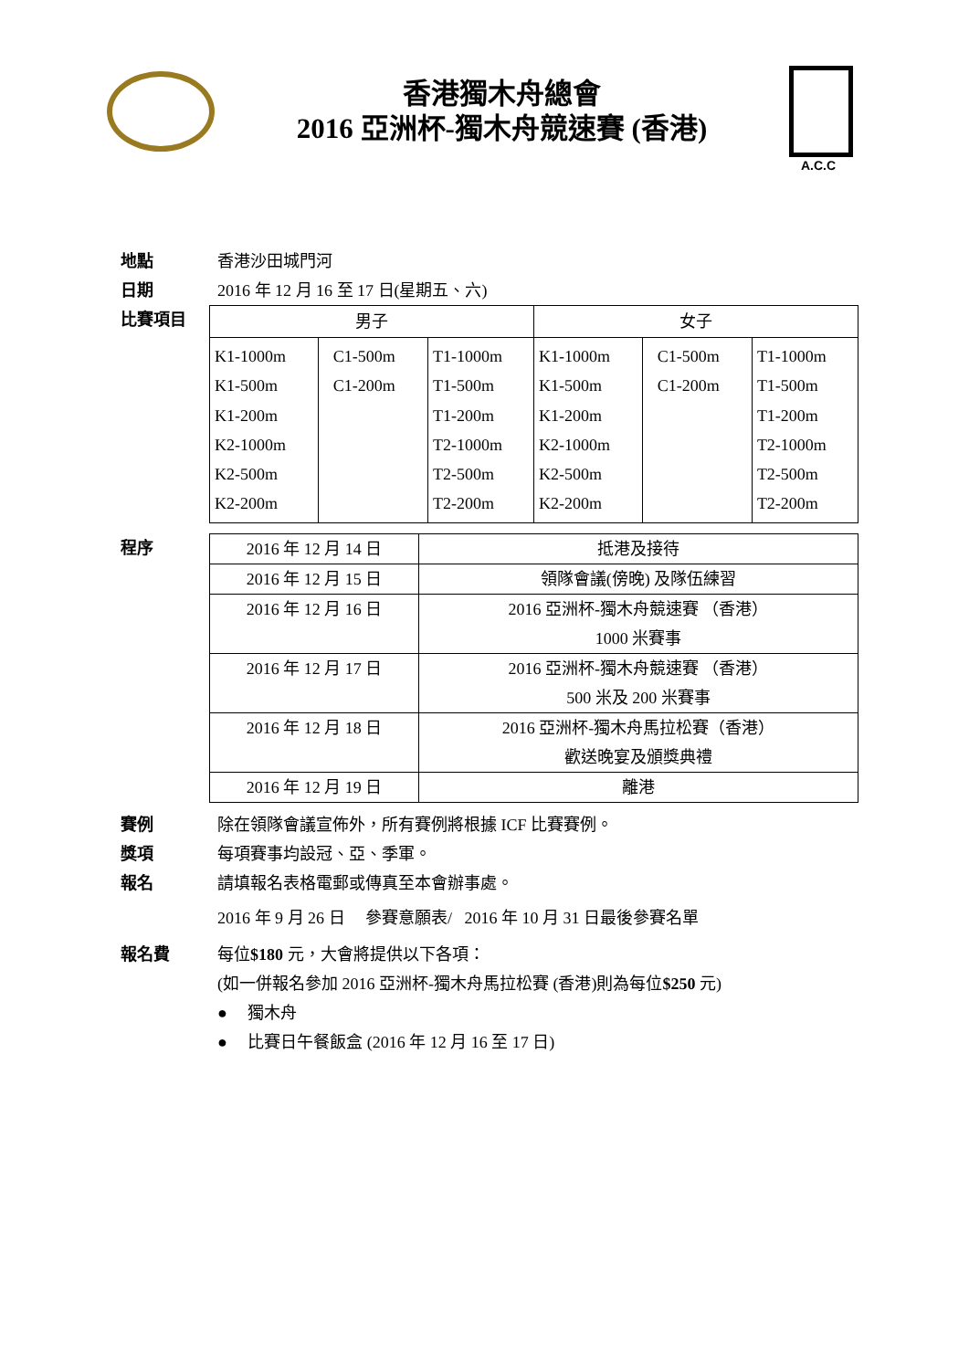香港獨木舟總會
2016 亞洲杯-獨木舟競速賽 (香港)
A.C.C
地點 香港沙田城門河
日期 2016 年 12 月 16 至 17 日(星期五、六)
比賽項目
| 男子 | | | 女子 | | |
| --- | --- | --- | --- | --- | --- |
| K1-1000m K1-500m K1-200m K2-1000m K2-500m K2-200m | C1-500m C1-200m | T1-1000m T1-500m T1-200m T2-1000m T2-500m T2-200m | K1-1000m K1-500m K1-200m K2-1000m K2-500m K2-200m | C1-500m C1-200m | T1-1000m T1-500m T1-200m T2-1000m T2-500m T2-200m |
程序
| 2016 年 12 月 14 日 | 抵港及接待 |
| 2016 年 12 月 15 日 | 領隊會議(傍晚) 及隊伍練習 |
| 2016 年 12 月 16 日 | 2016 亞洲杯-獨木舟競速賽 （香港） 1000 米賽事 |
| 2016 年 12 月 17 日 | 2016 亞洲杯-獨木舟競速賽 （香港） 500 米及 200 米賽事 |
| 2016 年 12 月 18 日 | 2016 亞洲杯-獨木舟馬拉松賽（香港） 歡送晚宴及頒獎典禮 |
| 2016 年 12 月 19 日 | 離港 |
賽例 除在領隊會議宣佈外，所有賽例將根據 ICF 比賽賽例。
獎項 每項賽事均設冠、亞、季軍。
報名 請填報名表格電郵或傳真至本會辦事處。
2016 年 9 月 26 日 參賽意願表/ 2016 年 10 月 31 日最後參賽名單
報名費 每位$180 元，大會將提供以下各項：
(如一併報名參加 2016 亞洲杯-獨木舟馬拉松賽 (香港)則為每位$250 元)
● 獨木舟
● 比賽日午餐飯盒 (2016 年 12 月 16 至 17 日)